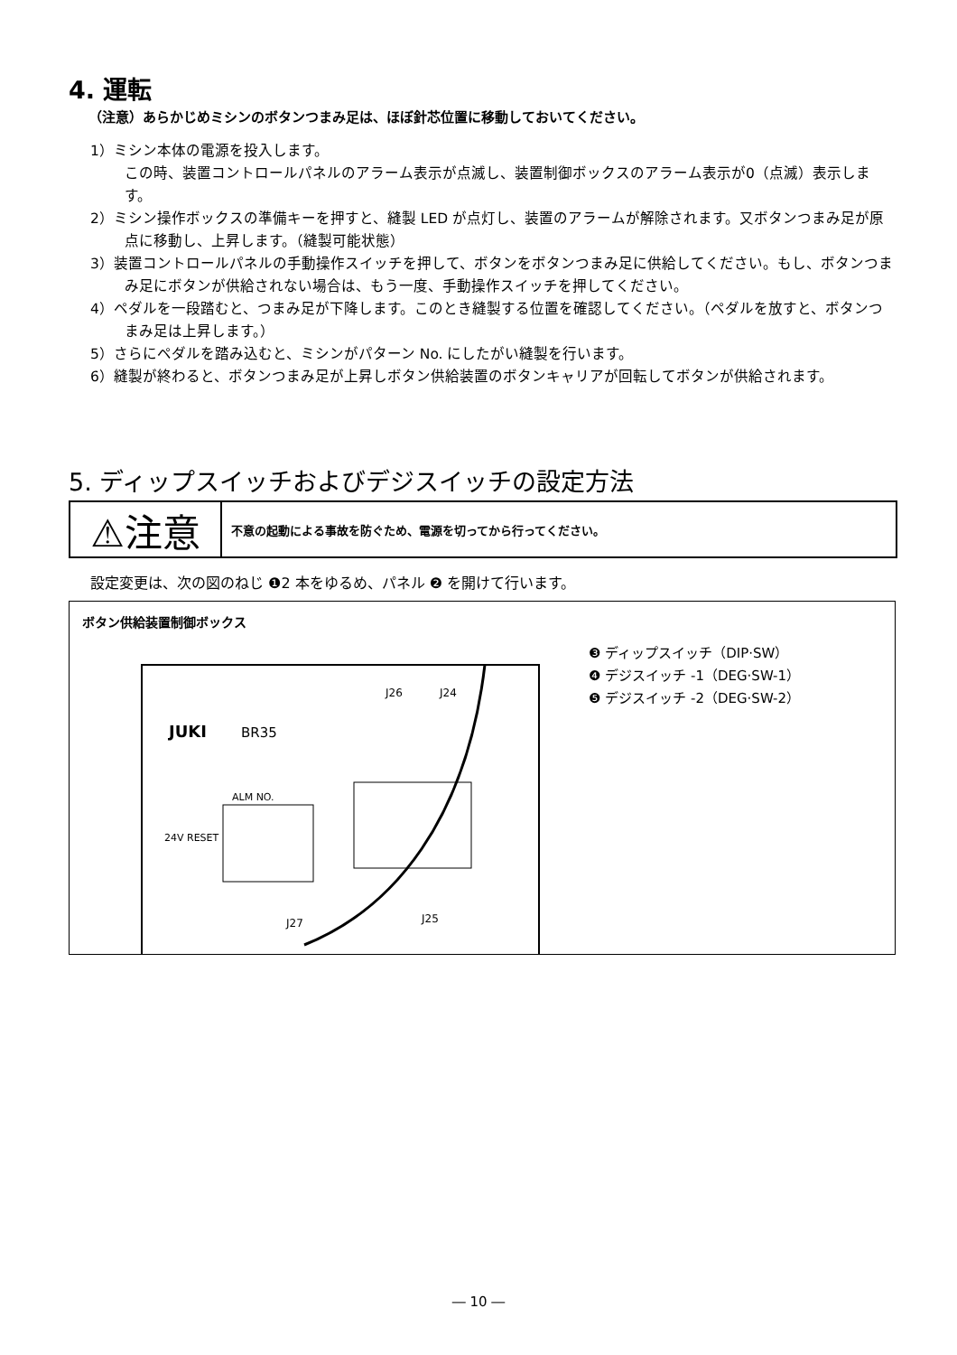4. 運転
（注意）あらかじめミシンのボタンつまみ足は、ほぼ針芯位置に移動しておいてください。
1）ミシン本体の電源を投入します。
この時、装置コントロールパネルのアラーム表示が点滅し、装置制御ボックスのアラーム表示が0（点滅）表示します。
2）ミシン操作ボックスの準備キーを押すと、縫製 LED が点灯し、装置のアラームが解除されます。又ボタンつまみ足が原点に移動し、上昇します。（縫製可能状態）
3）装置コントロールパネルの手動操作スイッチを押して、ボタンをボタンつまみ足に供給してください。もし、ボタンつまみ足にボタンが供給されない場合は、もう一度、手動操作スイッチを押してください。
4）ペダルを一段踏むと、つまみ足が下降します。このとき縫製する位置を確認してください。（ペダルを放すと、ボタンつまみ足は上昇します。）
5）さらにペダルを踏み込むと、ミシンがパターン No. にしたがい縫製を行います。
6）縫製が終わると、ボタンつまみ足が上昇しボタン供給装置のボタンキャリアが回転してボタンが供給されます。
5. ディップスイッチおよびデジスイッチの設定方法
⚠注意
不意の起動による事故を防ぐため、電源を切ってから行ってください。
設定変更は、次の図のねじ ❶2 本をゆるめ、パネル ❷ を開けて行います。
ボタン供給装置制御ボックス
JUKI
BR35
J26
J24
ALM NO.
24V RESET
J27
J25
❸ ディップスイッチ（DIP·SW）
❹ デジスイッチ -1（DEG·SW-1）
❺ デジスイッチ -2（DEG·SW-2）
― 10 ―